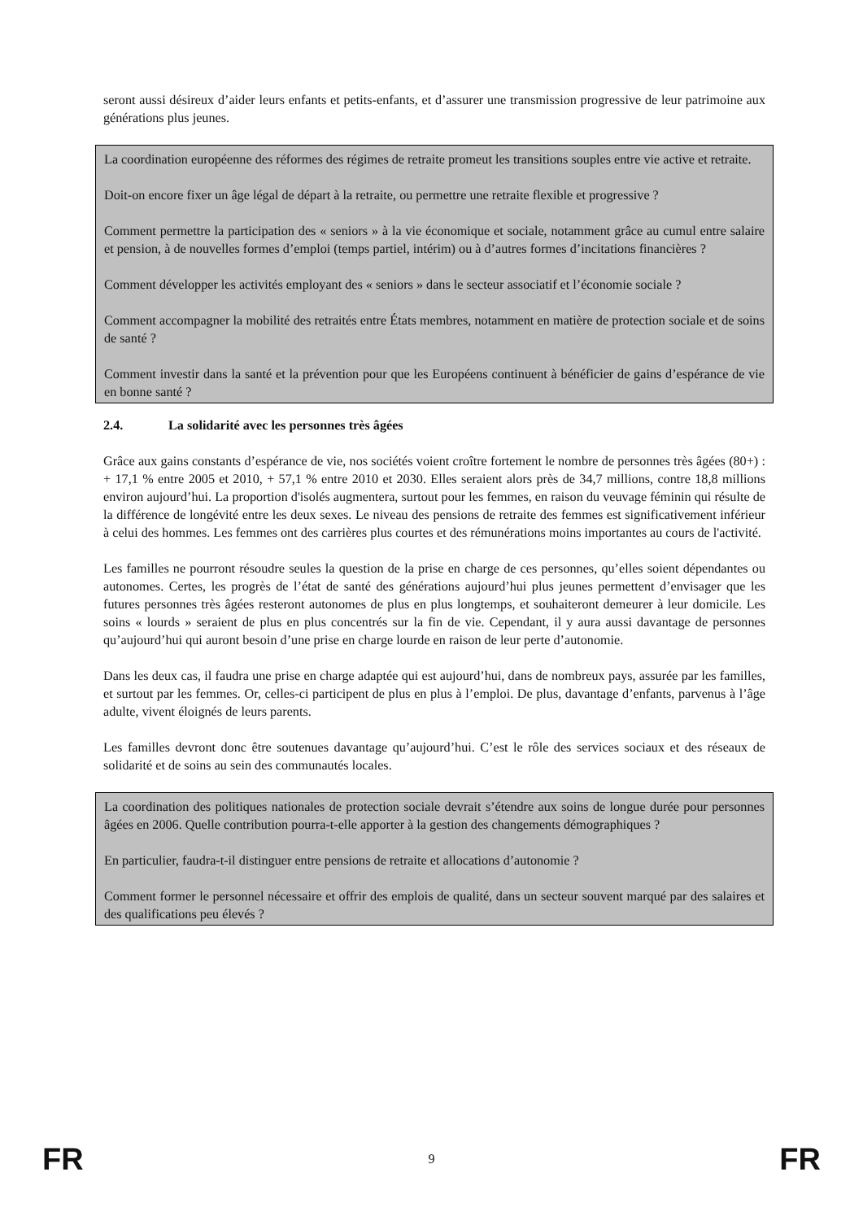seront aussi désireux d’aider leurs enfants et petits-enfants, et d’assurer une transmission progressive de leur patrimoine aux générations plus jeunes.
La coordination européenne des réformes des régimes de retraite promeut les transitions souples entre vie active et retraite.
Doit-on encore fixer un âge légal de départ à la retraite, ou permettre une retraite flexible et progressive ?
Comment permettre la participation des « seniors » à la vie économique et sociale, notamment grâce au cumul entre salaire et pension, à de nouvelles formes d’emploi (temps partiel, intérim) ou à d’autres formes d’incitations financières ?
Comment développer les activités employant des « seniors » dans le secteur associatif et l’économie sociale ?
Comment accompagner la mobilité des retraités entre États membres, notamment en matière de protection sociale et de soins de santé ?
Comment investir dans la santé et la prévention pour que les Européens continuent à bénéficier de gains d’espérance de vie en bonne santé ?
2.4. La solidarité avec les personnes très âgées
Grâce aux gains constants d’espérance de vie, nos sociétés voient croître fortement le nombre de personnes très âgées (80+) : + 17,1 % entre 2005 et 2010, + 57,1 % entre 2010 et 2030. Elles seraient alors près de 34,7 millions, contre 18,8 millions environ aujourd’hui. La proportion d'isolés augmentera, surtout pour les femmes, en raison du veuvage féminin qui résulte de la différence de longévité entre les deux sexes. Le niveau des pensions de retraite des femmes est significativement inférieur à celui des hommes. Les femmes ont des carrières plus courtes et des rémunérations moins importantes au cours de l'activité.
Les familles ne pourront résoudre seules la question de la prise en charge de ces personnes, qu’elles soient dépendantes ou autonomes. Certes, les progrès de l’état de santé des générations aujourd’hui plus jeunes permettent d’envisager que les futures personnes très âgées resteront autonomes de plus en plus longtemps, et souhaiteront demeurer à leur domicile. Les soins « lourds » seraient de plus en plus concentrés sur la fin de vie. Cependant, il y aura aussi davantage de personnes qu’aujourd’hui qui auront besoin d’une prise en charge lourde en raison de leur perte d’autonomie.
Dans les deux cas, il faudra une prise en charge adaptée qui est aujourd’hui, dans de nombreux pays, assurée par les familles, et surtout par les femmes. Or, celles-ci participent de plus en plus à l’emploi. De plus, davantage d’enfants, parvenus à l’âge adulte, vivent éloignés de leurs parents.
Les familles devront donc être soutenues davantage qu’aujourd’hui. C’est le rôle des services sociaux et des réseaux de solidarité et de soins au sein des communautés locales.
La coordination des politiques nationales de protection sociale devrait s’étendre aux soins de longue durée pour personnes âgées en 2006. Quelle contribution pourra-t-elle apporter à la gestion des changements démographiques ?
En particulier, faudra-t-il distinguer entre pensions de retraite et allocations d’autonomie ?
Comment former le personnel nécessaire et offrir des emplois de qualité, dans un secteur souvent marqué par des salaires et des qualifications peu élevés ?
FR 9 FR